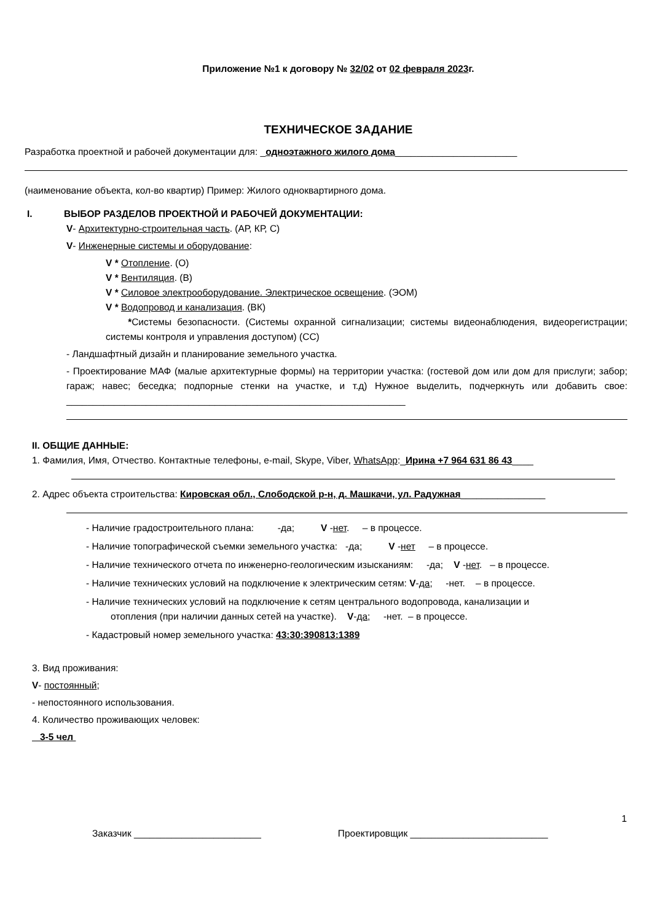Приложение №1 к договору № 32/02 от 02 февраля 2023г.
ТЕХНИЧЕСКОЕ ЗАДАНИЕ
Разработка проектной и рабочей документации для: _одноэтажного жилого дома_______________________
(наименование объекта, кол-во квартир) Пример: Жилого одноквартирного дома.
I. ВЫБОР РАЗДЕЛОВ ПРОЕКТНОЙ И РАБОЧЕЙ ДОКУМЕНТАЦИИ:
V- Архитектурно-строительная часть. (АР, КР, С)
V- Инженерные системы и оборудование:
V * Отопление. (О)
V * Вентиляция. (В)
V * Силовое электрооборудование. Электрическое освещение. (ЭОМ)
V * Водопровод и канализация. (ВК)
*Системы безопасности. (Системы охранной сигнализации; системы видеонаблюдения, видеорегистрации; системы контроля и управления доступом) (СС)
- Ландшафтный дизайн и планирование земельного участка.
- Проектирование МАФ (малые архитектурные формы) на территории участка: (гостевой дом или дом для прислуги; забор; гараж; навес; беседка; подпорные стенки на участке, и т.д) Нужное выделить, подчеркнуть или добавить свое: ________________________________________________________________
II. ОБЩИЕ ДАННЫЕ:
1. Фамилия, Имя, Отчество. Контактные телефоны, e-mail, Skype, Viber, WhatsApp:_Ирина +7 964 631 86 43____
2. Адрес объекта строительства: Кировская обл., Слободской р-н, д. Машкачи, ул. Радужная________________
- Наличие градостроительного плана: -да; V -нет. – в процессе.
- Наличие топографической съемки земельного участка: -да; V -нет – в процессе.
- Наличие технического отчета по инженерно-геологическим изысканиям: -да; V -нет. – в процессе.
- Наличие технических условий на подключение к электрическим сетям: V-да; -нет. – в процессе.
- Наличие технических условий на подключение к сетям центрального водопровода, канализации и
отопления (при наличии данных сетей на участке). V-да; -нет. – в процессе.
- Кадастровый номер земельного участка: 43:30:390813:1389
3. Вид проживания:
V- постоянный;
- непостоянного использования.
4. Количество проживающих человек:
3-5 чел
1
Заказчик ________________________ Проектировщик __________________________